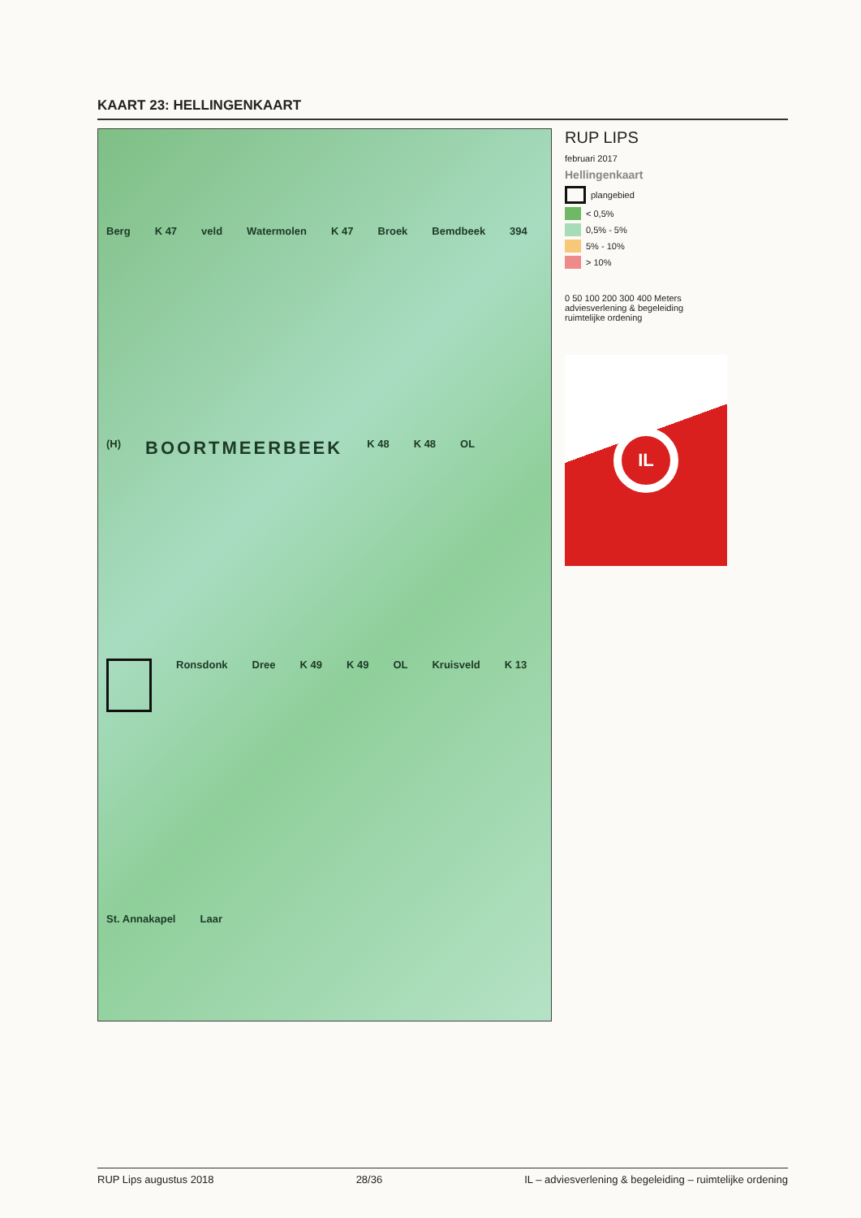KAART 23: HELLINGENKAART
Berg K 47 veld Watermolen K 47 Broek Bemdbeek 394 (H) BOORTMEERBEEK K 48 K 48 OL
Ronsdonk Dree K 49 K 49 OL Kruisveld K 13 St. Annakapel Laar
RUP LIPS
februari 2017
Hellingenkaart
plangebied
< 0,5%
0,5% - 5%
5% - 10%
> 10%
0 50 100 200 300 400 Meters
adviesverlening & begeleiding
ruimtelijke ordening
IL
RUP Lips augustus 2018 28/36 IL – adviesverlening & begeleiding – ruimtelijke ordening